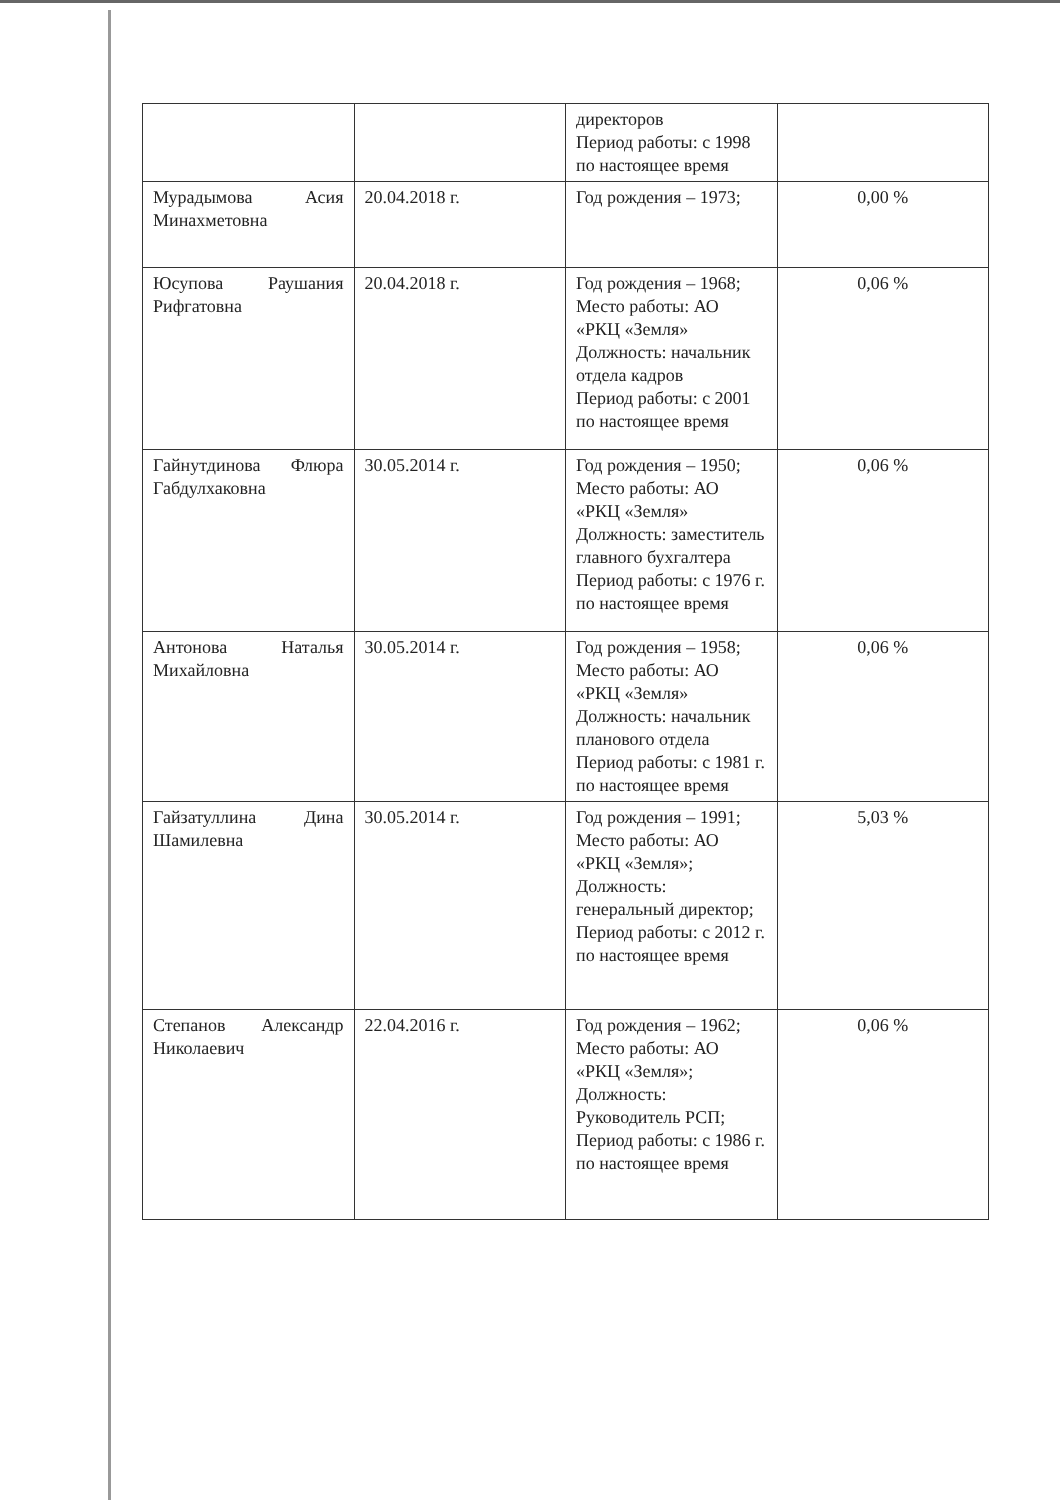| | | директоров Период работы: с 1998 по настоящее время | |
| Мурадымова Асия Минахметовна | 20.04.2018 г. | Год рождения – 1973; | 0,00 % |
| Юсупова Раушания Рифгатовна | 20.04.2018 г. | Год рождения – 1968; Место работы: АО «РКЦ «Земля» Должность: начальник отдела кадров Период работы: с 2001 по настоящее время | 0,06 % |
| Гайнутдинова Флюра Габдулхаковна | 30.05.2014 г. | Год рождения – 1950; Место работы: АО «РКЦ «Земля» Должность: заместитель главного бухгалтера Период работы: с 1976 г. по настоящее время | 0,06 % |
| Антонова Наталья Михайловна | 30.05.2014 г. | Год рождения – 1958; Место работы: АО «РКЦ «Земля» Должность: начальник планового отдела Период работы: с 1981 г. по настоящее время | 0,06 % |
| Гайзатуллина Дина Шамилевна | 30.05.2014 г. | Год рождения – 1991; Место работы: АО «РКЦ «Земля»; Должность: генеральный директор; Период работы: с 2012 г. по настоящее время | 5,03 % |
| Степанов Александр Николаевич | 22.04.2016 г. | Год рождения – 1962; Место работы: АО «РКЦ «Земля»; Должность: Руководитель РСП; Период работы: с 1986 г. по настоящее время | 0,06 % |